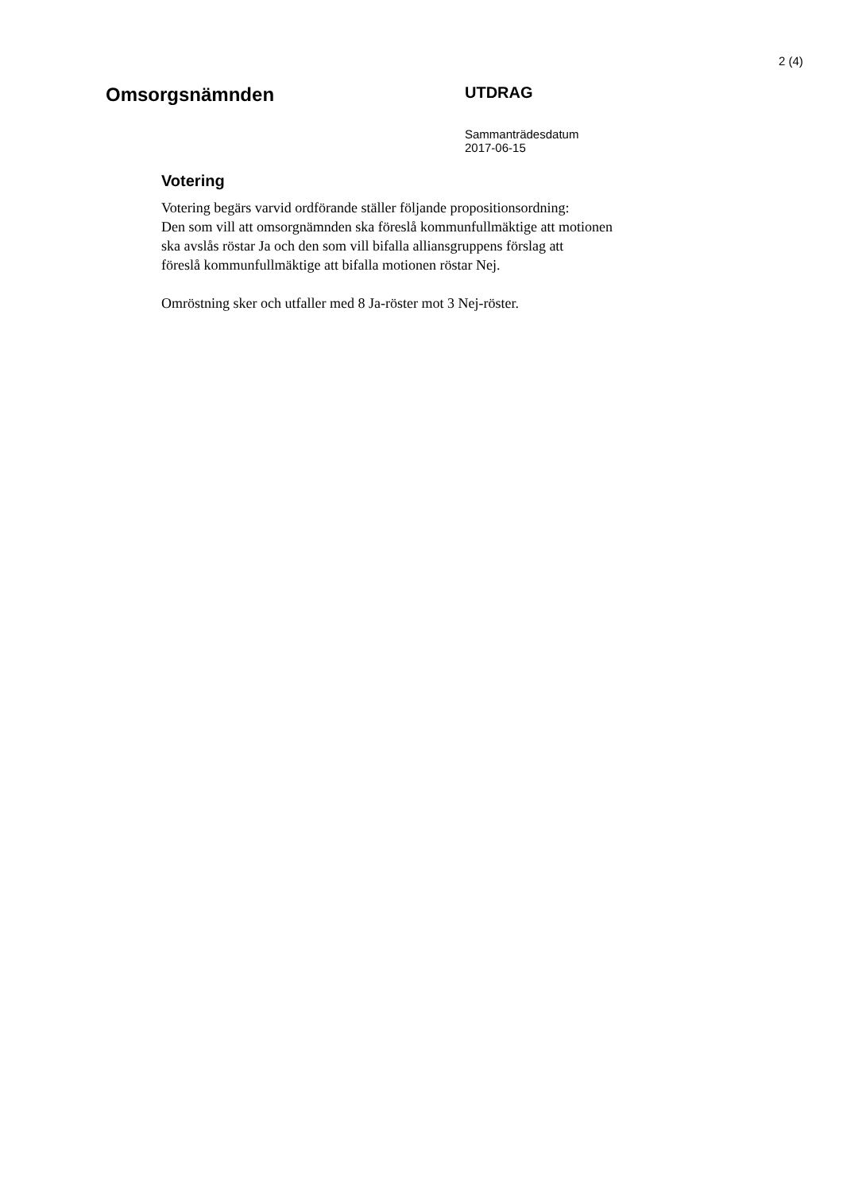2 (4)
Omsorgsnämnden
UTDRAG
Sammanträdesdatum
2017-06-15
Votering
Votering begärs varvid ordförande ställer följande propositionsordning:
Den som vill att omsorgnämnden ska föreslå kommunfullmäktige att motionen
ska avslås röstar Ja och den som vill bifalla alliansgruppens förslag att
föreslå kommunfullmäktige att bifalla motionen röstar Nej.
Omröstning sker och utfaller med 8 Ja-röster mot 3 Nej-röster.